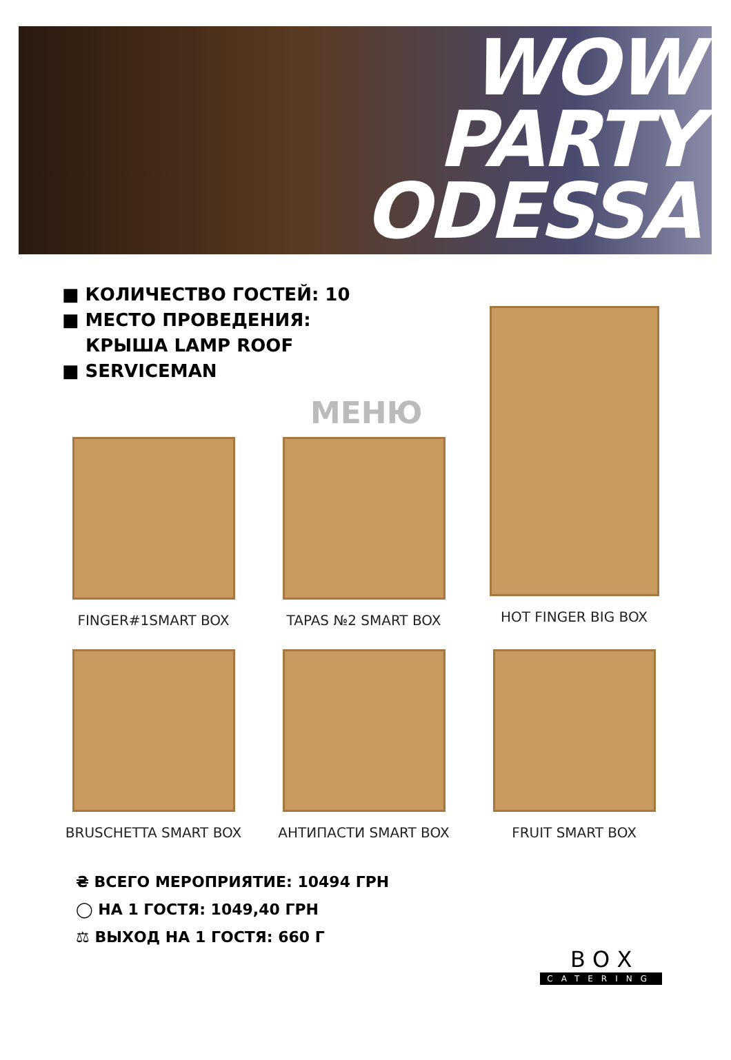WOW
PARTY
ODESSA
■ КОЛИЧЕСТВО ГОСТЕЙ: 10
■ МЕСТО ПРОВЕДЕНИЯ:
КРЫША LAMP ROOF
■ SERVICEMAN
МЕНЮ
FINGER#1SMART BOX
TAPAS №2 SMART BOX
HOT FINGER BIG BOX
BRUSCHETTA SMART BOX
АНТИПАСТИ SMART BOX
FRUIT SMART BOX
₴ ВСЕГО МЕРОПРИЯТИЕ: 10494 ГРН
◯ НА 1 ГОСТЯ: 1049,40 ГРН
⚖ ВЫХОД НА 1 ГОСТЯ: 660 Г
B O X
CATERING